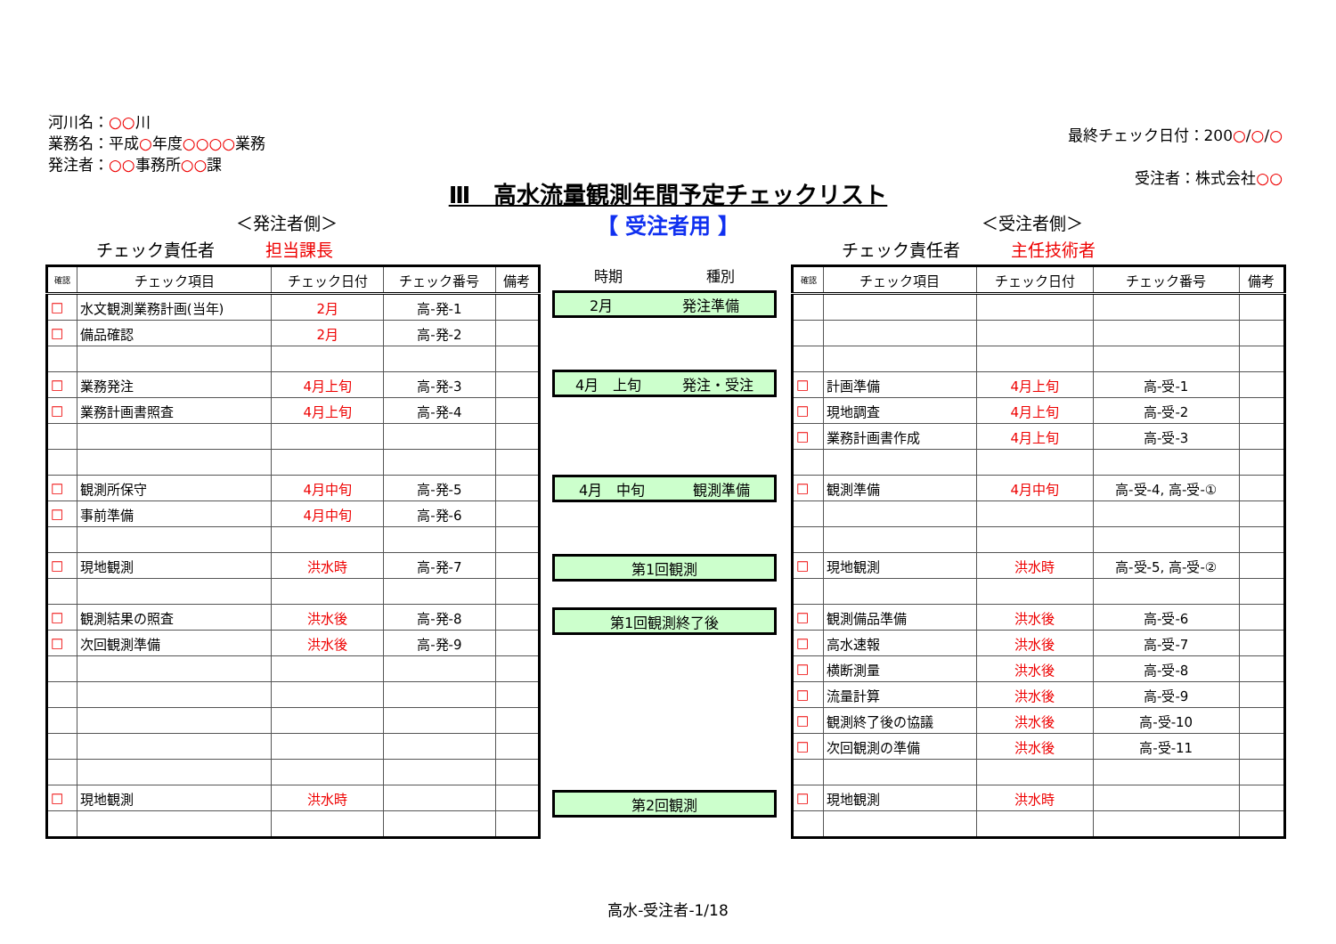河川名：○○川
業務名：平成○年度○○○○業務
発注者：○○事務所○○課
最終チェック日付：200○/○/○
受注者：株式会社○○
Ⅲ　高水流量観測年間予定チェックリスト
【 受注者用 】 ＜発注者側＞
チェック責任者　　　担当課長
＜受注者側＞
チェック責任者　　　主任技術者
| 確認 | チェック項目 | チェック日付 | チェック番号 | 備考 |
| --- | --- | --- | --- | --- |
| □ | 水文観測業務計画(当年) | 2月 | 高-発-1 | |
| □ | 備品確認 | 2月 | 高-発-2 | |
| □ | 業務発注 | 4月上旬 | 高-発-3 | |
| □ | 業務計画書照査 | 4月上旬 | 高-発-4 | |
| □ | 観測所保守 | 4月中旬 | 高-発-5 | |
| □ | 事前準備 | 4月中旬 | 高-発-6 | |
| □ | 現地観測 | 洪水時 | 高-発-7 | |
| □ | 観測結果の照査 | 洪水後 | 高-発-8 | |
| □ | 次回観測準備 | 洪水後 | 高-発-9 | |
| □ | 現地観測 | 洪水時 | | |
時期 種別
2月 発注準備
4月　上旬 発注・受注
4月　中旬 観測準備
第1回観測
第1回観測終了後
第2回観測
| 確認 | チェック項目 | チェック日付 | チェック番号 | 備考 |
| --- | --- | --- | --- | --- |
| □ | 計画準備 | 4月上旬 | 高-受-1 | |
| □ | 現地調査 | 4月上旬 | 高-受-2 | |
| □ | 業務計画書作成 | 4月上旬 | 高-受-3 | |
| □ | 観測準備 | 4月中旬 | 高-受-4, 高-受-① | |
| □ | 現地観測 | 洪水時 | 高-受-5, 高-受-② | |
| □ | 観測備品準備 | 洪水後 | 高-受-6 | |
| □ | 高水速報 | 洪水後 | 高-受-7 | |
| □ | 横断測量 | 洪水後 | 高-受-8 | |
| □ | 流量計算 | 洪水後 | 高-受-9 | |
| □ | 観測終了後の協議 | 洪水後 | 高-受-10 | |
| □ | 次回観測の準備 | 洪水後 | 高-受-11 | |
| □ | 現地観測 | 洪水時 | | |
高水-受注者-1/18